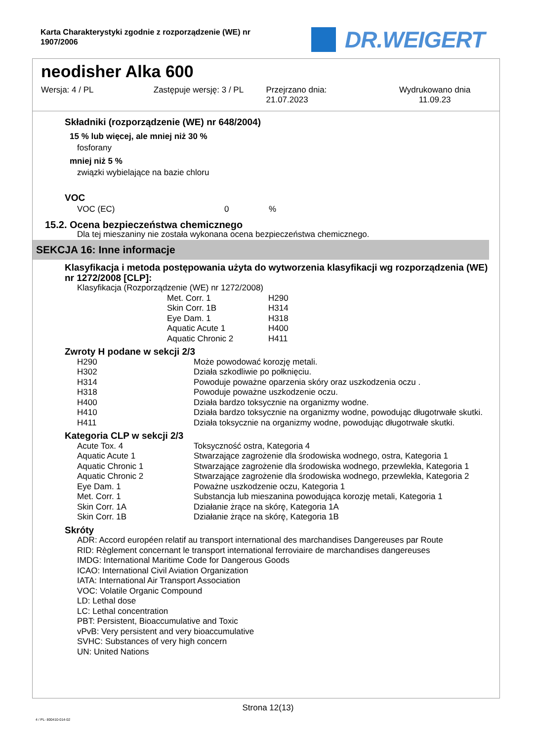Karta Charakterystyki zgodnie z rozporządzenie (WE) nr 1907/2006
DR.WEIGERT
neodisher Alka 600
Wersja: 4 / PL Zastępuje wersję: 3 / PL Przejrzano dnia:
21.07.2023
Wydrukowano dnia
11.09.23
Składniki (rozporządzenie (WE) nr 648/2004)
15 % lub więcej, ale mniej niż 30 %
fosforany
mniej niż 5 %
związki wybielające na bazie chloru
VOC
| VOC (EC) | 0 | % |
15.2. Ocena bezpieczeństwa chemicznego
Dla tej mieszaniny nie została wykonana ocena bezpieczeństwa chemicznego.
SEKCJA 16: Inne informacje
Klasyfikacja i metoda postępowania użyta do wytworzenia klasyfikacji wg rozporządzenia (WE) nr 1272/2008 [CLP]:
Klasyfikacja (Rozporządzenie (WE) nr 1272/2008)
| Met. Corr. 1 | H290 |
| Skin Corr. 1B | H314 |
| Eye Dam. 1 | H318 |
| Aquatic Acute 1 | H400 |
| Aquatic Chronic 2 | H411 |
Zwroty H podane w sekcji 2/3
| H290 | Może powodować korozję metali. |
| H302 | Działa szkodliwie po połknięciu. |
| H314 | Powoduje poważne oparzenia skóry oraz uszkodzenia oczu . |
| H318 | Powoduje poważne uszkodzenie oczu. |
| H400 | Działa bardzo toksycznie na organizmy wodne. |
| H410 | Działa bardzo toksycznie na organizmy wodne, powodując długotrwałe skutki. |
| H411 | Działa toksycznie na organizmy wodne, powodując długotrwałe skutki. |
Kategoria CLP w sekcji 2/3
| Acute Tox. 4 | Toksyczność ostra, Kategoria 4 |
| Aquatic Acute 1 | Stwarzające zagrożenie dla środowiska wodnego, ostra, Kategoria 1 |
| Aquatic Chronic 1 | Stwarzające zagrożenie dla środowiska wodnego, przewlekła, Kategoria 1 |
| Aquatic Chronic 2 | Stwarzające zagrożenie dla środowiska wodnego, przewlekła, Kategoria 2 |
| Eye Dam. 1 | Poważne uszkodzenie oczu, Kategoria 1 |
| Met. Corr. 1 | Substancja lub mieszanina powodująca korozję metali, Kategoria 1 |
| Skin Corr. 1A | Działanie żrące na skórę, Kategoria 1A |
| Skin Corr. 1B | Działanie żrące na skórę, Kategoria 1B |
Skróty
ADR: Accord européen relatif au transport international des marchandises Dangereuses par Route
RID: Règlement concernant le transport international ferroviaire de marchandises dangereuses
IMDG: International Maritime Code for Dangerous Goods
ICAO: International Civil Aviation Organization
IATA: International Air Transport Association
VOC: Volatile Organic Compound
LD: Lethal dose
LC: Lethal concentration
PBT: Persistent, Bioaccumulative and Toxic
vPvB: Very persistent and very bioaccumulative
SVHC: Substances of very high concern
UN: United Nations
Strona 12(13)
4 / PL- 800410-014-02